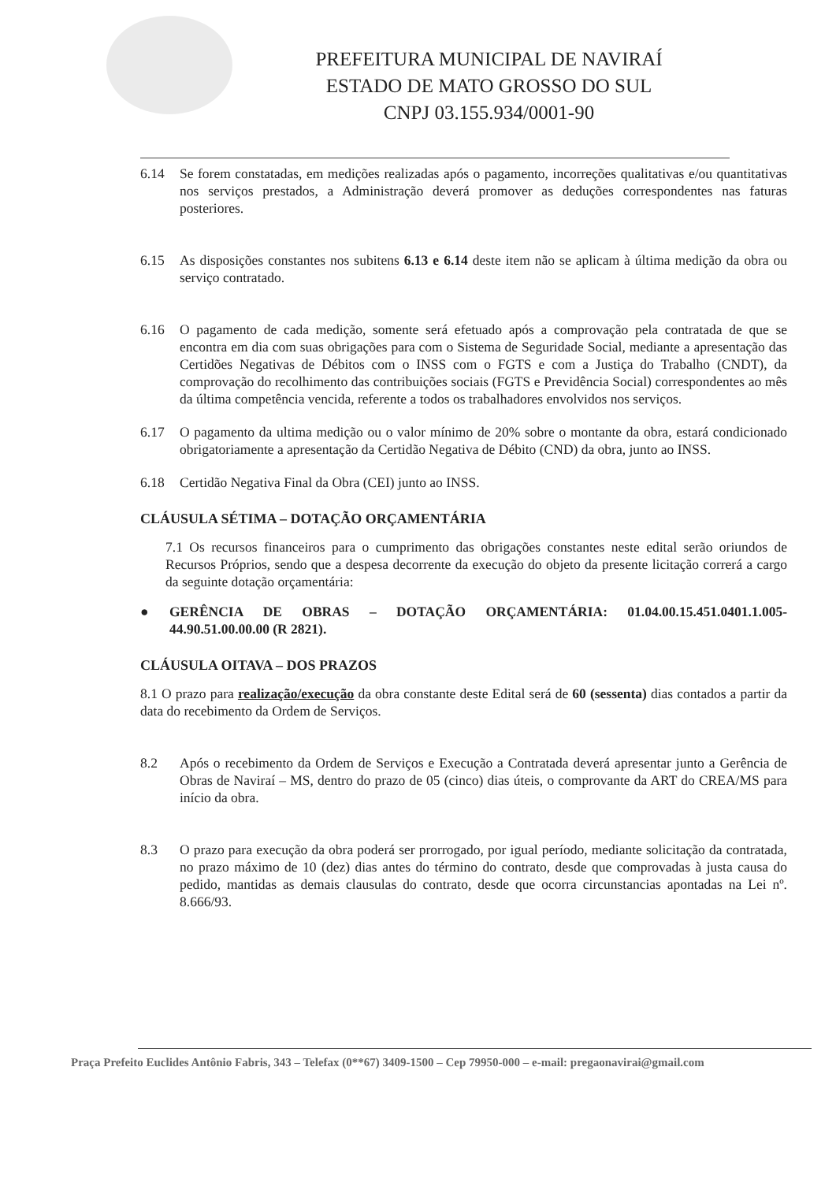PREFEITURA MUNICIPAL DE NAVIRAÍ
ESTADO DE MATO GROSSO DO SUL
CNPJ 03.155.934/0001-90
6.14 Se forem constatadas, em medições realizadas após o pagamento, incorreções qualitativas e/ou quantitativas nos serviços prestados, a Administração deverá promover as deduções correspondentes nas faturas posteriores.
6.15 As disposições constantes nos subitens 6.13 e 6.14 deste item não se aplicam à última medição da obra ou serviço contratado.
6.16 O pagamento de cada medição, somente será efetuado após a comprovação pela contratada de que se encontra em dia com suas obrigações para com o Sistema de Seguridade Social, mediante a apresentação das Certidões Negativas de Débitos com o INSS com o FGTS e com a Justiça do Trabalho (CNDT), da comprovação do recolhimento das contribuições sociais (FGTS e Previdência Social) correspondentes ao mês da última competência vencida, referente a todos os trabalhadores envolvidos nos serviços.
6.17 O pagamento da ultima medição ou o valor mínimo de 20% sobre o montante da obra, estará condicionado obrigatoriamente a apresentação da Certidão Negativa de Débito (CND) da obra, junto ao INSS.
6.18 Certidão Negativa Final da Obra (CEI) junto ao INSS.
CLÁUSULA SÉTIMA – DOTAÇÃO ORÇAMENTÁRIA
7.1 Os recursos financeiros para o cumprimento das obrigações constantes neste edital serão oriundos de Recursos Próprios, sendo que a despesa decorrente da execução do objeto da presente licitação correrá a cargo da seguinte dotação orçamentária:
● GERÊNCIA DE OBRAS – DOTAÇÃO ORÇAMENTÁRIA: 01.04.00.15.451.0401.1.005-44.90.51.00.00.00 (R 2821).
CLÁUSULA OITAVA – DOS PRAZOS
8.1 O prazo para realização/execução da obra constante deste Edital será de 60 (sessenta) dias contados a partir da data do recebimento da Ordem de Serviços.
8.2 Após o recebimento da Ordem de Serviços e Execução a Contratada deverá apresentar junto a Gerência de Obras de Naviraí – MS, dentro do prazo de 05 (cinco) dias úteis, o comprovante da ART do CREA/MS para início da obra.
8.3 O prazo para execução da obra poderá ser prorrogado, por igual período, mediante solicitação da contratada, no prazo máximo de 10 (dez) dias antes do término do contrato, desde que comprovadas à justa causa do pedido, mantidas as demais clausulas do contrato, desde que ocorra circunstancias apontadas na Lei nº. 8.666/93.
Praça Prefeito Euclides Antônio Fabris, 343 – Telefax (0**67) 3409-1500 – Cep 79950-000 – e-mail: pregaonavirai@gmail.com